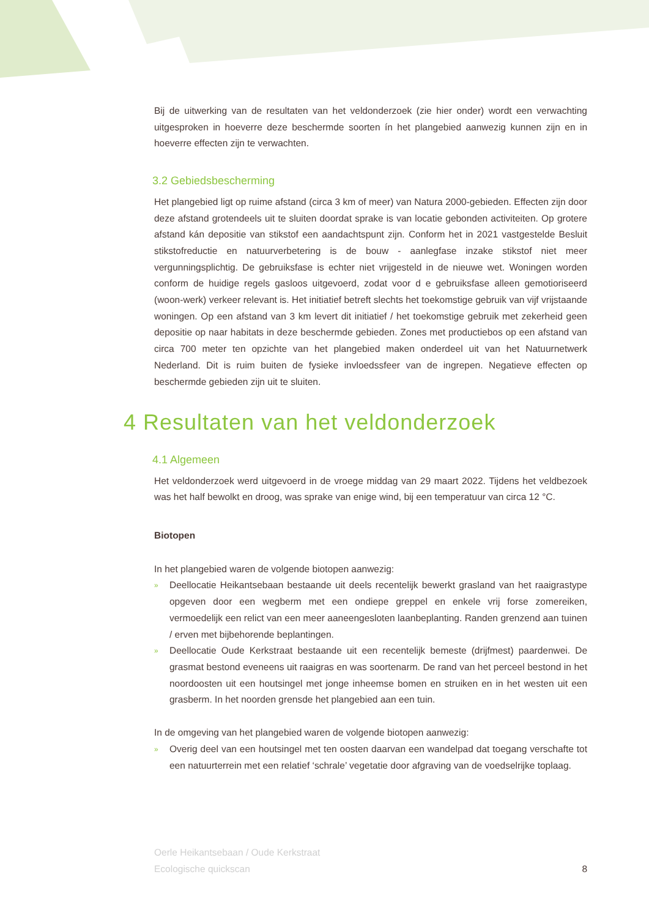Bij de uitwerking van de resultaten van het veldonderzoek (zie hier onder) wordt een verwachting uitgesproken in hoeverre deze beschermde soorten ín het plangebied aanwezig kunnen zijn en in hoeverre effecten zijn te verwachten.
3.2 Gebiedsbescherming
Het plangebied ligt op ruime afstand (circa 3 km of meer) van Natura 2000-gebieden. Effecten zijn door deze afstand grotendeels uit te sluiten doordat sprake is van locatie gebonden activiteiten. Op grotere afstand kán depositie van stikstof een aandachtspunt zijn. Conform het in 2021 vastgestelde Besluit stikstofreductie en natuurverbetering is de bouw - aanlegfase inzake stikstof niet meer vergunningsplichtig. De gebruiksfase is echter niet vrijgesteld in de nieuwe wet. Woningen worden conform de huidige regels gasloos uitgevoerd, zodat voor d e gebruiksfase alleen gemotioriseerd (woon-werk) verkeer relevant is. Het initiatief betreft slechts het toekomstige gebruik van vijf vrijstaande woningen. Op een afstand van 3 km levert dit initiatief / het toekomstige gebruik met zekerheid geen depositie op naar habitats in deze beschermde gebieden. Zones met productiebos op een afstand van circa 700 meter ten opzichte van het plangebied maken onderdeel uit van het Natuurnetwerk Nederland. Dit is ruim buiten de fysieke invloedssfeer van de ingrepen. Negatieve effecten op beschermde gebieden zijn uit te sluiten.
4 Resultaten van het veldonderzoek
4.1 Algemeen
Het veldonderzoek werd uitgevoerd in de vroege middag van 29 maart 2022. Tijdens het veldbezoek was het half bewolkt en droog, was sprake van enige wind, bij een temperatuur van circa 12 °C.
Biotopen
In het plangebied waren de volgende biotopen aanwezig:
» Deellocatie Heikantsebaan bestaande uit deels recentelijk bewerkt grasland van het raaigrastype opgeven door een wegberm met een ondiepe greppel en enkele vrij forse zomereiken, vermoedelijk een relict van een meer aaneengesloten laanbeplanting. Randen grenzend aan tuinen / erven met bijbehorende beplantingen.
» Deellocatie Oude Kerkstraat bestaande uit een recentelijk bemeste (drijfmest) paardenwei. De grasmat bestond eveneens uit raaigras en was soortenarm. De rand van het perceel bestond in het noordoosten uit een houtsingel met jonge inheemse bomen en struiken en in het westen uit een grasberm. In het noorden grensde het plangebied aan een tuin.
In de omgeving van het plangebied waren de volgende biotopen aanwezig:
» Overig deel van een houtsingel met ten oosten daarvan een wandelpad dat toegang verschafte tot een natuurterrein met een relatief ‘schrale’ vegetatie door afgraving van de voedselrijke toplaag.
Oerle Heikantsebaan / Oude Kerkstraat
Ecologische quickscan
8